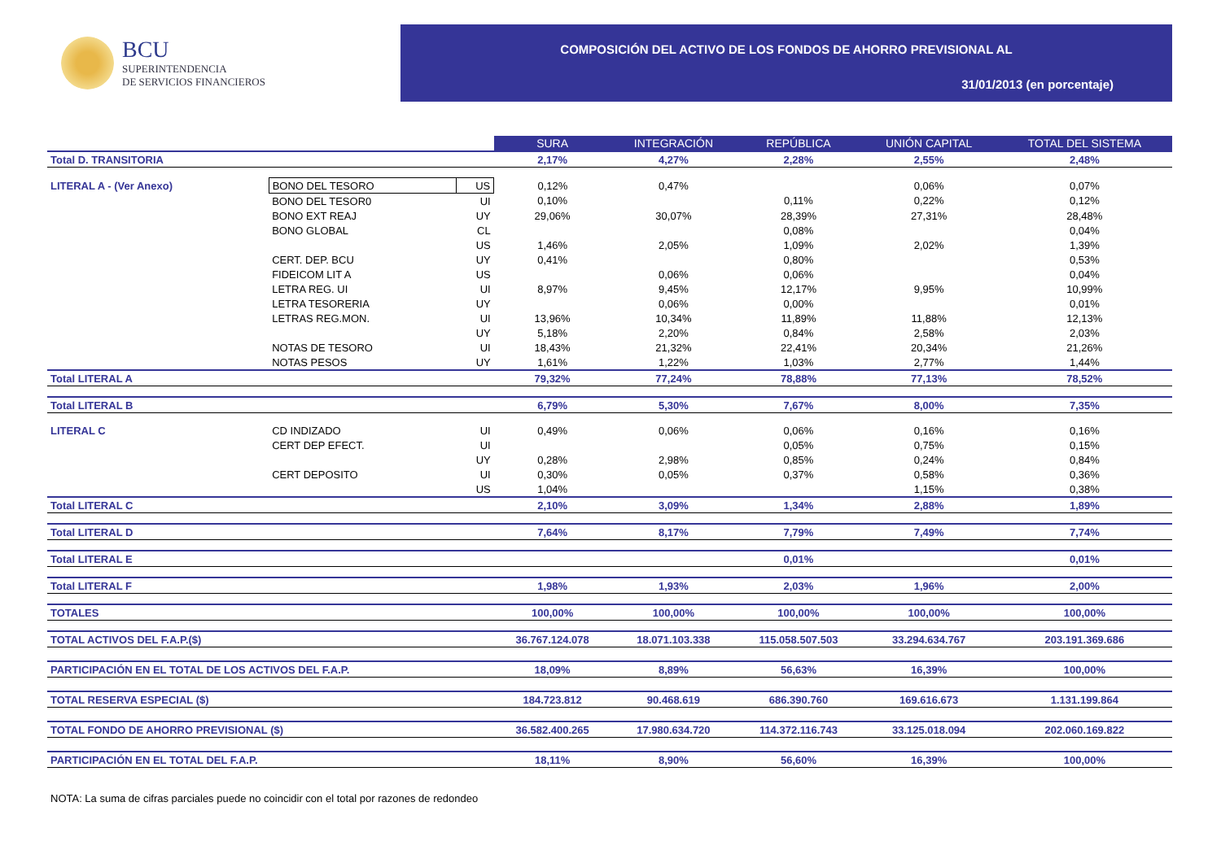BCU
SUPERINTENDENCIA
DE SERVICIOS FINANCIEROS
COMPOSICIÓN DEL ACTIVO DE LOS FONDOS DE AHORRO PREVISIONAL AL
31/01/2013 (en porcentaje)
| | | | SURA | INTEGRACIÓN | REPÚBLICA | UNIÓN CAPITAL | TOTAL DEL SISTEMA |
| Total D. TRANSITORIA | | | 2,17% | 4,27% | 2,28% | 2,55% | 2,48% |
| LITERAL A - (Ver Anexo) | BONO DEL TESORO | US | 0,12% | 0,47% | | 0,06% | 0,07% |
| | BONO DEL TESOR0 | UI | 0,10% | | 0,11% | 0,22% | 0,12% |
| | BONO EXT REAJ | UY | 29,06% | 30,07% | 28,39% | 27,31% | 28,48% |
| | BONO GLOBAL | CL | | | 0,08% | | 0,04% |
| | | US | 1,46% | 2,05% | 1,09% | 2,02% | 1,39% |
| | CERT. DEP. BCU | UY | 0,41% | | 0,80% | | 0,53% |
| | FIDEICOM LIT A | US | | 0,06% | 0,06% | | 0,04% |
| | LETRA REG. UI | UI | 8,97% | 9,45% | 12,17% | 9,95% | 10,99% |
| | LETRA TESORERIA | UY | | 0,06% | 0,00% | | 0,01% |
| | LETRAS REG.MON. | UI | 13,96% | 10,34% | 11,89% | 11,88% | 12,13% |
| | | UY | 5,18% | 2,20% | 0,84% | 2,58% | 2,03% |
| | NOTAS DE TESORO | UI | 18,43% | 21,32% | 22,41% | 20,34% | 21,26% |
| | NOTAS PESOS | UY | 1,61% | 1,22% | 1,03% | 2,77% | 1,44% |
| Total LITERAL A | | | 79,32% | 77,24% | 78,88% | 77,13% | 78,52% |
| Total LITERAL B | | | 6,79% | 5,30% | 7,67% | 8,00% | 7,35% |
| LITERAL C | CD INDIZADO | UI | 0,49% | 0,06% | 0,06% | 0,16% | 0,16% |
| | CERT DEP EFECT. | UI | | | 0,05% | 0,75% | 0,15% |
| | | UY | 0,28% | 2,98% | 0,85% | 0,24% | 0,84% |
| | CERT DEPOSITO | UI | 0,30% | 0,05% | 0,37% | 0,58% | 0,36% |
| | | US | 1,04% | | | 1,15% | 0,38% |
| Total LITERAL C | | | 2,10% | 3,09% | 1,34% | 2,88% | 1,89% |
| Total LITERAL D | | | 7,64% | 8,17% | 7,79% | 7,49% | 7,74% |
| Total LITERAL E | | | | | 0,01% | | 0,01% |
| Total LITERAL F | | | 1,98% | 1,93% | 2,03% | 1,96% | 2,00% |
| TOTALES | | | 100,00% | 100,00% | 100,00% | 100,00% | 100,00% |
| TOTAL ACTIVOS DEL F.A.P.($) | | | 36.767.124.078 | 18.071.103.338 | 115.058.507.503 | 33.294.634.767 | 203.191.369.686 |
| PARTICIPACIÓN EN EL TOTAL DE LOS ACTIVOS DEL F.A.P. | | | 18,09% | 8,89% | 56,63% | 16,39% | 100,00% |
| TOTAL RESERVA ESPECIAL ($) | | | 184.723.812 | 90.468.619 | 686.390.760 | 169.616.673 | 1.131.199.864 |
| TOTAL FONDO DE AHORRO PREVISIONAL ($) | | | 36.582.400.265 | 17.980.634.720 | 114.372.116.743 | 33.125.018.094 | 202.060.169.822 |
| PARTICIPACIÓN EN EL TOTAL DEL F.A.P. | | | 18,11% | 8,90% | 56,60% | 16,39% | 100,00% |
NOTA: La suma de cifras parciales puede no coincidir con el total por razones de redondeo